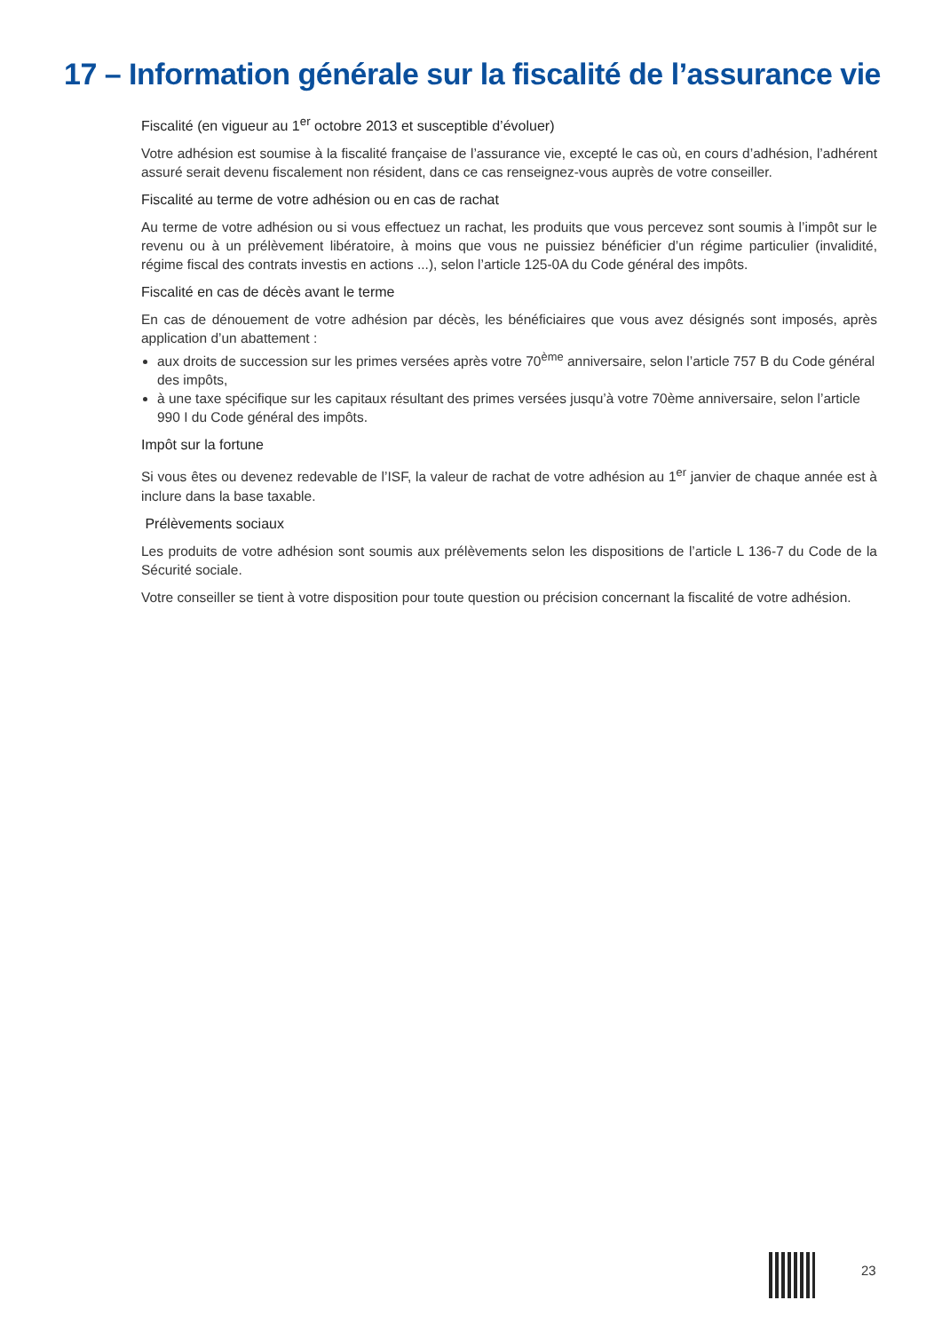17 – Information générale sur la fiscalité de l’assurance vie
Fiscalité (en vigueur au 1<sup>er</sup> octobre 2013 et susceptible d’évoluer)
Votre adhésion est soumise à la fiscalité française de l’assurance vie, excepté le cas où, en cours d’adhésion, l’adhérent assuré serait devenu fiscalement non résident, dans ce cas renseignez-vous auprès de votre conseiller.
Fiscalité au terme de votre adhésion ou en cas de rachat
Au terme de votre adhésion ou si vous effectuez un rachat, les produits que vous percevez sont soumis à l’impôt sur le revenu ou à un prélèvement libératoire, à moins que vous ne puissiez bénéficier d’un régime particulier (invalidité, régime fiscal des contrats investis en actions ...), selon l’article 125-0A du Code général des impôts.
Fiscalité en cas de décès avant le terme
En cas de dénouement de votre adhésion par décès, les bénéficiaires que vous avez désignés sont imposés, après application d’un abattement :
aux droits de succession sur les primes versées après votre 70<sup>ème</sup> anniversaire, selon l’article 757 B du Code général des impôts,
à une taxe spécifique sur les capitaux résultant des primes versées jusqu’à votre 70ème anniversaire, selon l’article 990 I du Code général des impôts.
Impôt sur la fortune
Si vous êtes ou devenez redevable de l’ISF, la valeur de rachat de votre adhésion au 1<sup>er</sup> janvier de chaque année est à inclure dans la base taxable.
Prélèvements sociaux
Les produits de votre adhésion sont soumis aux prélèvements selon les dispositions de l’article L 136-7 du Code de la Sécurité sociale.
Votre conseiller se tient à votre disposition pour toute question ou précision concernant la fiscalité de votre adhésion.
23